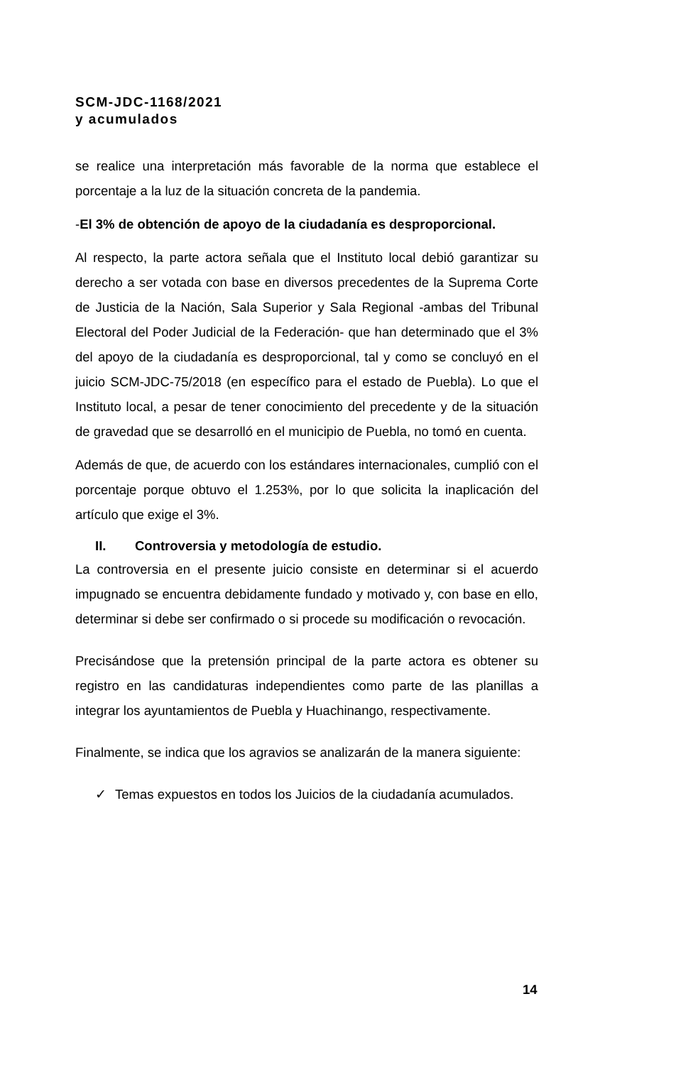SCM-JDC-1168/2021
y acumulados
se realice una interpretación más favorable de la norma que establece el porcentaje a la luz de la situación concreta de la pandemia.
-El 3% de obtención de apoyo de la ciudadanía es desproporcional.
Al respecto, la parte actora señala que el Instituto local debió garantizar su derecho a ser votada con base en diversos precedentes de la Suprema Corte de Justicia de la Nación, Sala Superior y Sala Regional -ambas del Tribunal Electoral del Poder Judicial de la Federación- que han determinado que el 3% del apoyo de la ciudadanía es desproporcional, tal y como se concluyó en el juicio SCM-JDC-75/2018 (en específico para el estado de Puebla). Lo que el Instituto local, a pesar de tener conocimiento del precedente y de la situación de gravedad que se desarrolló en el municipio de Puebla, no tomó en cuenta.
Además de que, de acuerdo con los estándares internacionales, cumplió con el porcentaje porque obtuvo el 1.253%, por lo que solicita la inaplicación del artículo que exige el 3%.
II. Controversia y metodología de estudio.
La controversia en el presente juicio consiste en determinar si el acuerdo impugnado se encuentra debidamente fundado y motivado y, con base en ello, determinar si debe ser confirmado o si procede su modificación o revocación.
Precisándose que la pretensión principal de la parte actora es obtener su registro en las candidaturas independientes como parte de las planillas a integrar los ayuntamientos de Puebla y Huachinango, respectivamente.
Finalmente, se indica que los agravios se analizarán de la manera siguiente:
✓ Temas expuestos en todos los Juicios de la ciudadanía acumulados.
14